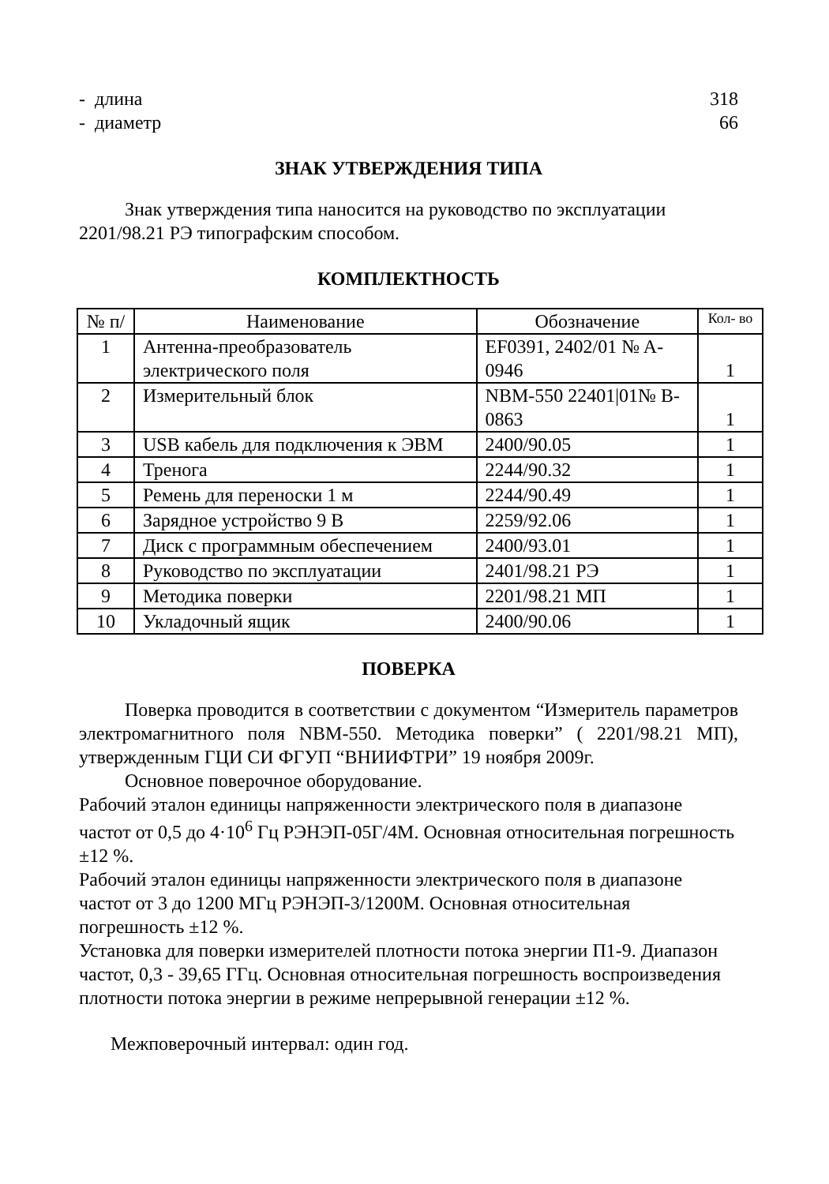- длина 318
- диаметр 66
ЗНАК УТВЕРЖДЕНИЯ ТИПА
Знак утверждения типа наносится на руководство по эксплуатации 2201/98.21 РЭ типографским способом.
КОМПЛЕКТНОСТЬ
| № п/ | Наименование | Обозначение | Кол- во |
| --- | --- | --- | --- |
| 1 | Антенна-преобразователь электрического поля | EF0391, 2402/01 № A-0946 | 1 |
| 2 | Измерительный блок | NBM-550 22401/01№ B-0863 | 1 |
| 3 | USB кабель для подключения к ЭВМ | 2400/90.05 | 1 |
| 4 | Тренога | 2244/90.32 | 1 |
| 5 | Ремень для переноски 1 м | 2244/90.49 | 1 |
| 6 | Зарядное устройство 9 В | 2259/92.06 | 1 |
| 7 | Диск с программным обеспечением | 2400/93.01 | 1 |
| 8 | Руководство по эксплуатации | 2401/98.21 РЭ | 1 |
| 9 | Методика поверки | 2201/98.21 МП | 1 |
| 10 | Укладочный ящик | 2400/90.06 | 1 |
ПОВЕРКА
Поверка проводится в соответствии с документом “Измеритель параметров электромагнитного поля NBM-550. Методика поверки” ( 2201/98.21 МП), утвержденным ГЦИ СИ ФГУП “ВНИИФТРИ” 19 ноября 2009г.
Основное поверочное оборудование.
Рабочий эталон единицы напряженности электрического поля в диапазоне частот от 0,5 до 4·10<sup>6</sup> Гц РЭНЭП-05Г/4М. Основная относительная погрешность ±12 %.
Рабочий эталон единицы напряженности электрического поля в диапазоне частот от 3 до 1200 МГц РЭНЭП-3/1200М. Основная относительная погрешность ±12 %.
Установка для поверки измерителей плотности потока энергии П1-9. Диапазон частот, 0,3 - 39,65 ГГц. Основная относительная погрешность воспроизведения плотности потока энергии в режиме непрерывной генерации ±12 %.
Межповерочный интервал: один год.